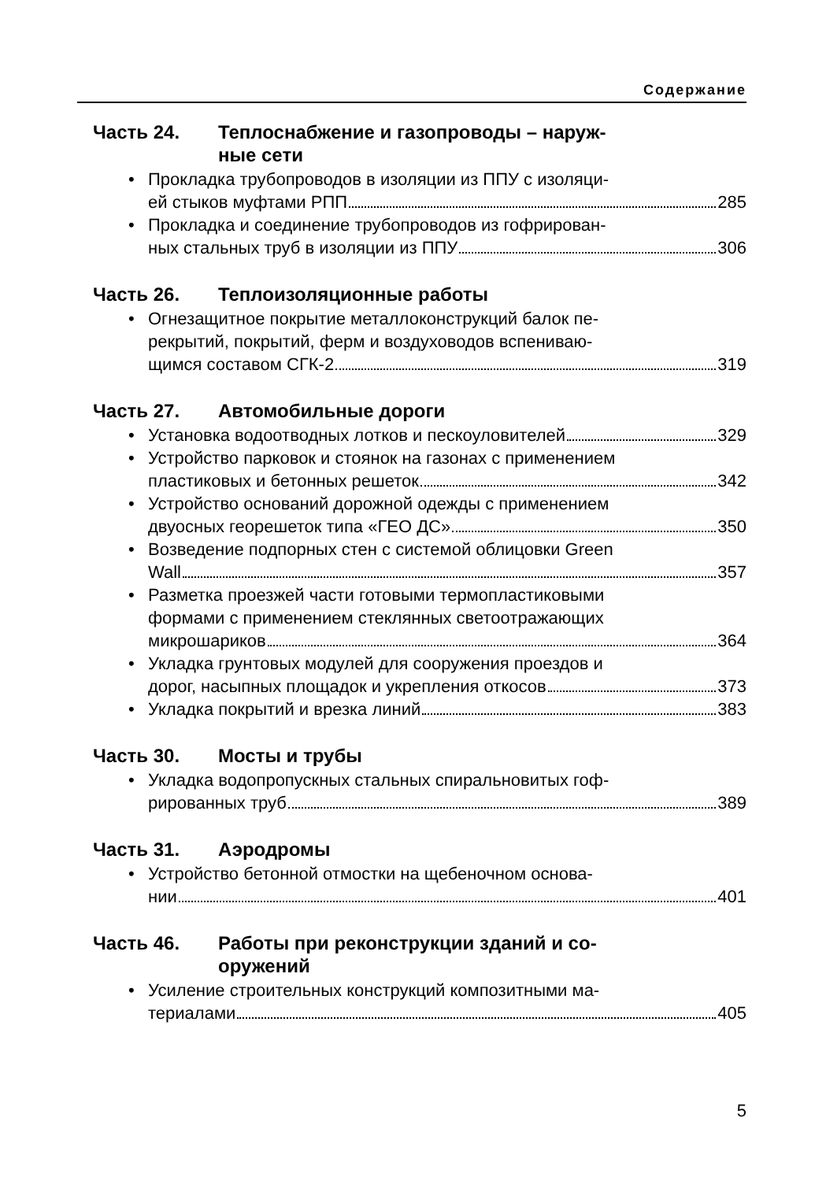Содержание
Часть 24. Теплоснабжение и газопроводы – наруж-
ные сети
• Прокладка трубопроводов в изоляции из ППУ с изоляци-
ей стыков муфтами РПП 285
• Прокладка и соединение трубопроводов из гофрирован-
ных стальных труб в изоляции из ППУ 306
Часть 26. Теплоизоляционные работы
• Огнезащитное покрытие металлоконструкций балок пе-
рекрытий, покрытий, ферм и воздуховодов вспениваю-
щимся составом СГК-2 319
Часть 27. Автомобильные дороги
• Установка водоотводных лотков и пескоуловителей 329
• Устройство парковок и стоянок на газонах с применением
пластиковых и бетонных решеток 342
• Устройство оснований дорожной одежды с применением
двуосных георешеток типа «ГЕО ДС» 350
• Возведение подпорных стен с системой облицовки Green
Wall 357
• Разметка проезжей части готовыми термопластиковыми
формами с применением стеклянных светоотражающих
микрошариков 364
• Укладка грунтовых модулей для сооружения проездов и
дорог, насыпных площадок и укрепления откосов 373
• Укладка покрытий и врезка линий 383
Часть 30. Мосты и трубы
• Укладка водопропускных стальных спиральновитых гоф-
рированных труб 389
Часть 31. Аэродромы
• Устройство бетонной отмостки на щебеночном основа-
нии 401
Часть 46. Работы при реконструкции зданий и со-
оружений
• Усиление строительных конструкций композитными ма-
териалами 405
5